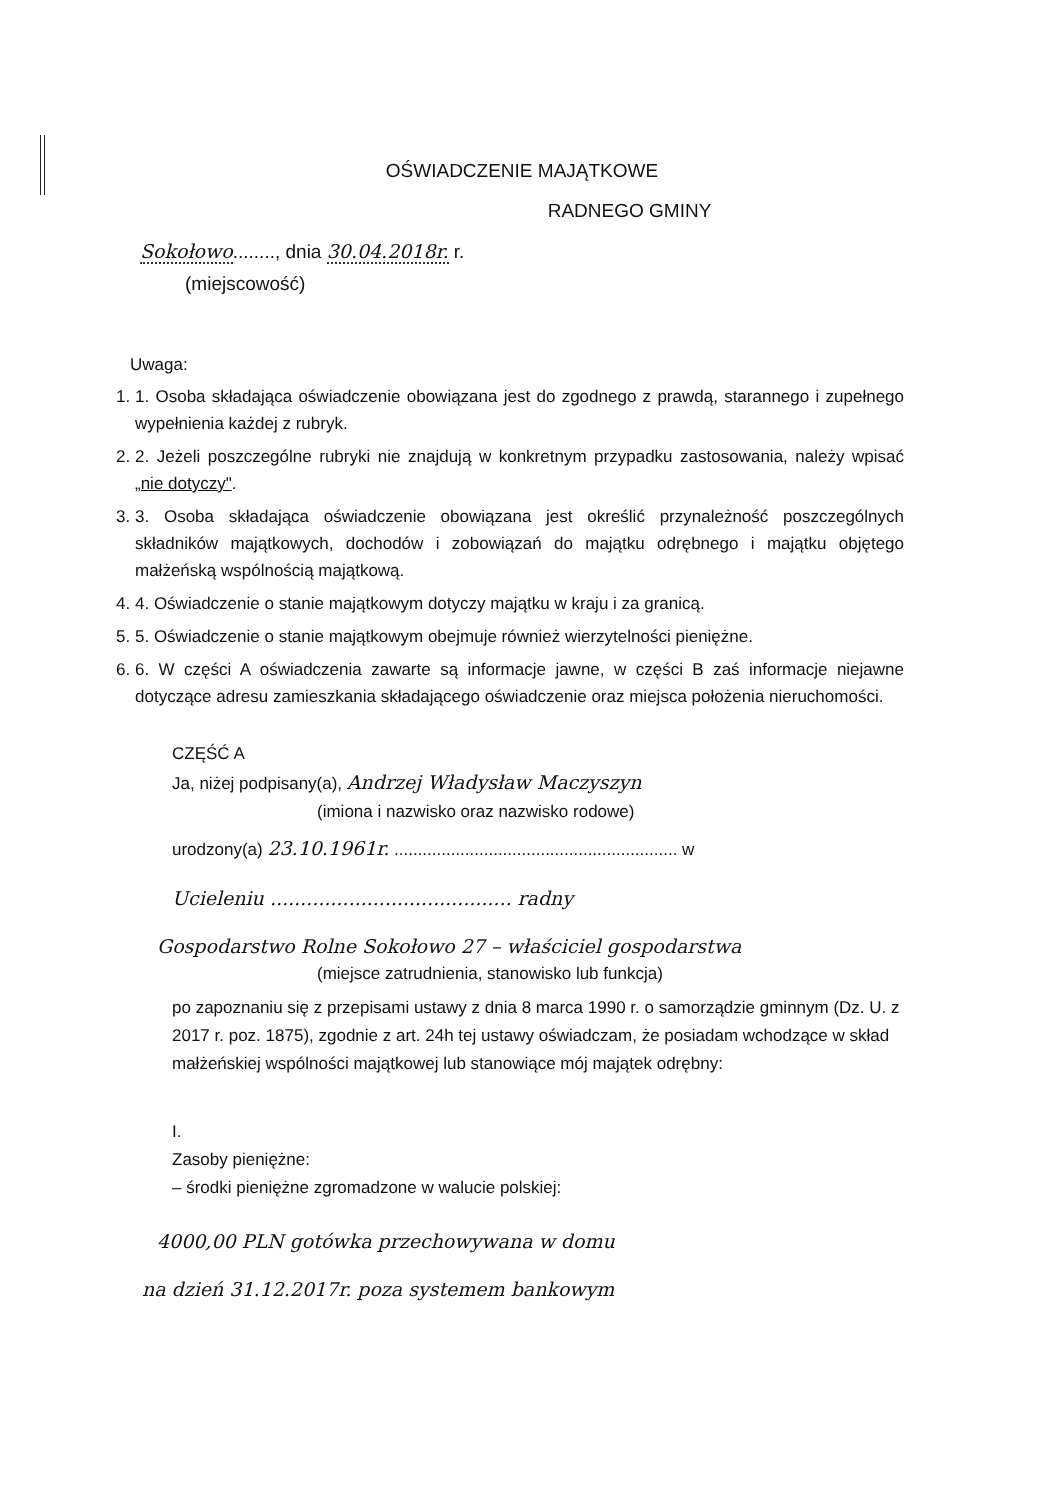OŚWIADCZENIE MAJĄTKOWE
RADNEGO GMINY
Sokołowo........, dnia 30.04.2018r. r.
(miejscowość)
Uwaga:
1. 1. Osoba składająca oświadczenie obowiązana jest do zgodnego z prawdą, starannego i zupełnego wypełnienia każdej z rubryk.
2. 2. Jeżeli poszczególne rubryki nie znajdują w konkretnym przypadku zastosowania, należy wpisać „nie dotyczy".
3. 3. Osoba składająca oświadczenie obowiązana jest określić przynależność poszczególnych składników majątkowych, dochodów i zobowiązań do majątku odrębnego i majątku objętego małżeńską wspólnością majątkową.
4. 4. Oświadczenie o stanie majątkowym dotyczy majątku w kraju i za granicą.
5. 5. Oświadczenie o stanie majątkowym obejmuje również wierzytelności pieniężne.
6. 6. W części A oświadczenia zawarte są informacje jawne, w części B zaś informacje niejawne dotyczące adresu zamieszkania składającego oświadczenie oraz miejsca położenia nieruchomości.
CZĘŚĆ A
Ja, niżej podpisany(a), Andrzej Władysław Maczyszyn
(imiona i nazwisko oraz nazwisko rodowe)
urodzony(a) 23.10.1961r. ............................................................ w
Ucieleniu ........................................ radny
Gospodarstwo Rolne Sokołowo 27 – właściciel gospodarstwa
(miejsce zatrudnienia, stanowisko lub funkcja)
po zapoznaniu się z przepisami ustawy z dnia 8 marca 1990 r. o samorządzie gminnym (Dz. U. z 2017 r. poz. 1875), zgodnie z art. 24h tej ustawy oświadczam, że posiadam wchodzące w skład małżeńskiej wspólności majątkowej lub stanowiące mój majątek odrębny:
I.
Zasoby pieniężne:
– środki pieniężne zgromadzone w walucie polskiej:
4000,00 PLN gotówka przechowywana w domu
na dzień 31.12.2017r. poza systemem bankowym